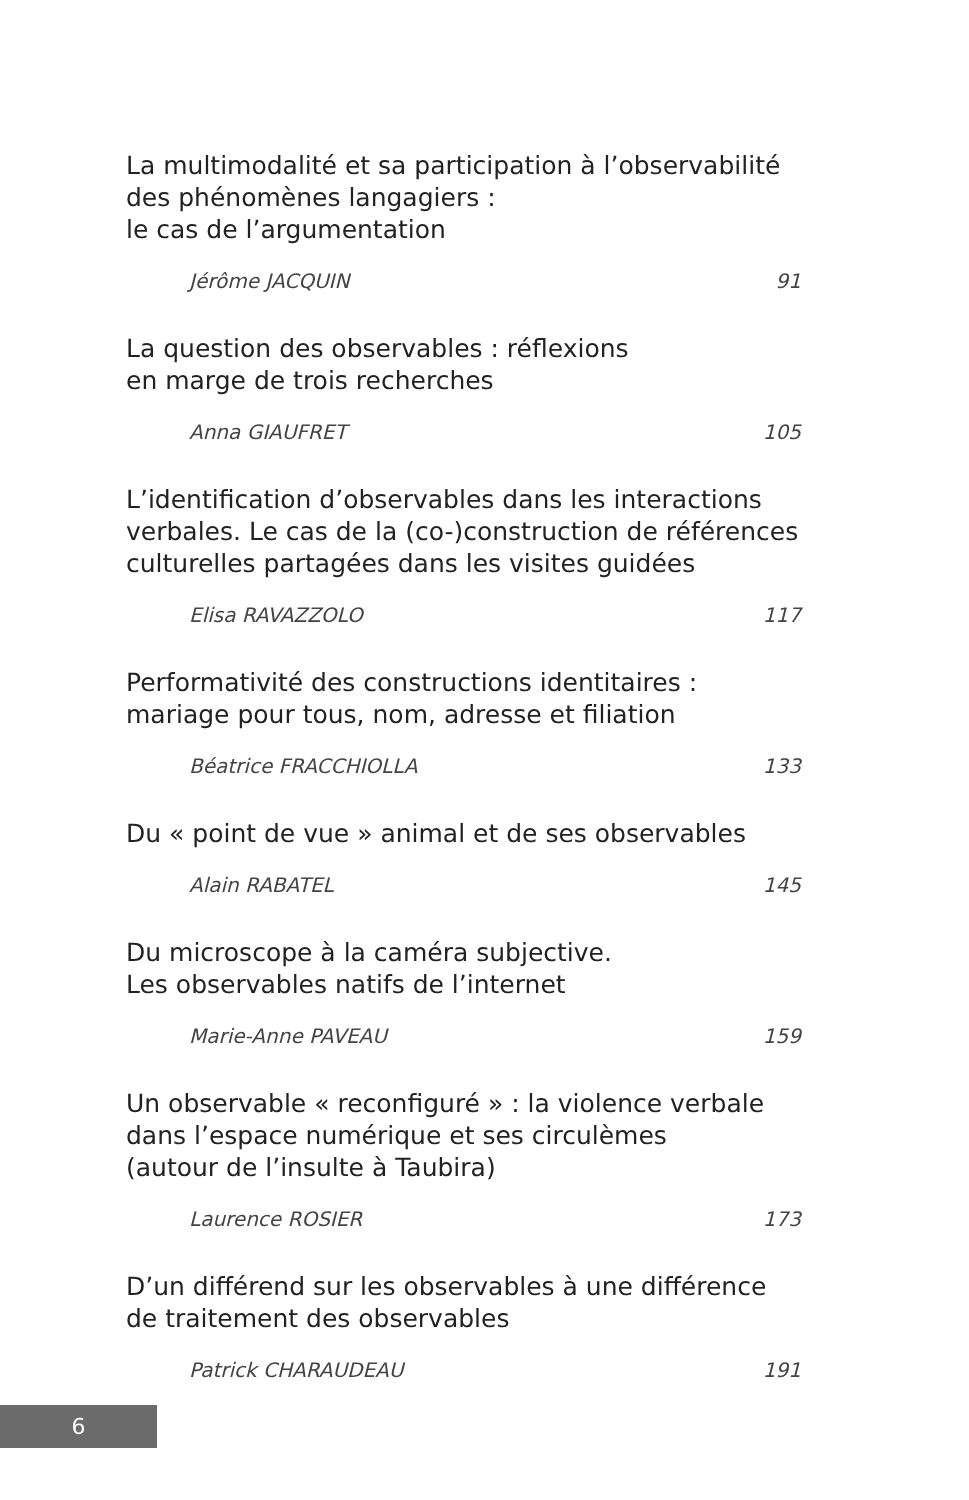La multimodalité et sa participation à l’observabilité
des phénomènes langagiers :
le cas de l’argumentation
Jérôme JACQUIN 91
La question des observables : réflexions
en marge de trois recherches
Anna GIAUFRET 105
L’identification d’observables dans les interactions
verbales. Le cas de la (co-)construction de références
culturelles partagées dans les visites guidées
Elisa RAVAZZOLO 117
Performativité des constructions identitaires :
mariage pour tous, nom, adresse et filiation
Béatrice FRACCHIOLLA 133
Du « point de vue » animal et de ses observables
Alain RABATEL 145
Du microscope à la caméra subjective.
Les observables natifs de l’internet
Marie-Anne PAVEAU 159
Un observable « reconfiguré » : la violence verbale
dans l’espace numérique et ses circulèmes
(autour de l’insulte à Taubira)
Laurence ROSIER 173
D’un différend sur les observables à une différence
de traitement des observables
Patrick CHARAUDEAU 191
6